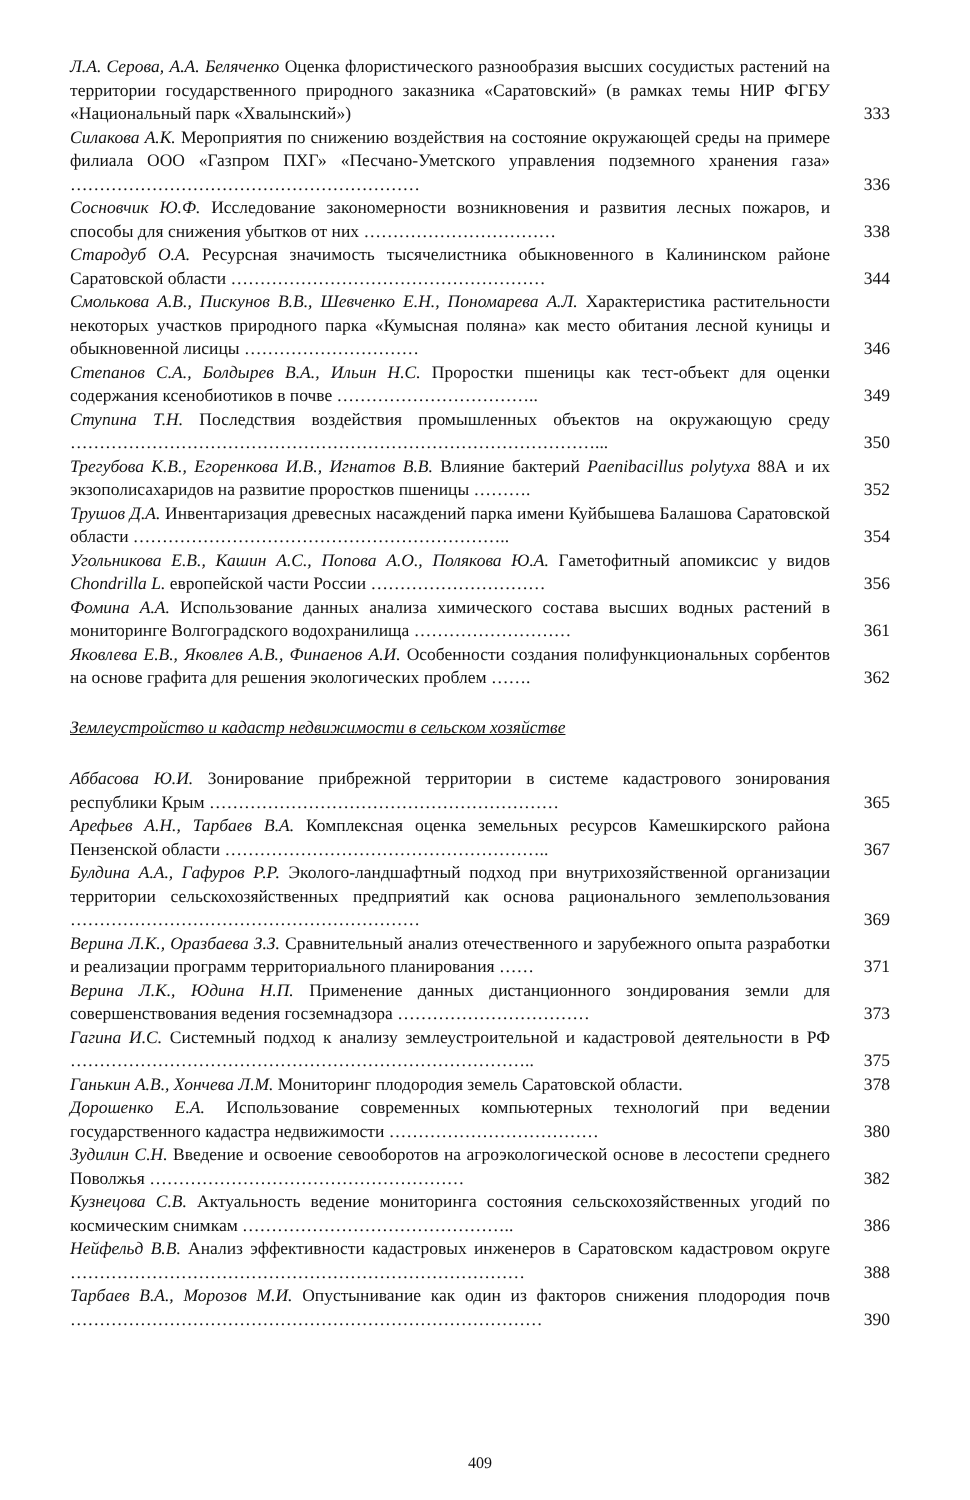Л.А. Серова, А.А. Беляченко Оценка флористического разнообразия высших сосудистых растений на территории государственного природного заказника «Саратовский» (в рамках темы НИР ФГБУ «Национальный парк «Хвалынский»)
333
Силакова А.К. Мероприятия по снижению воздействия на состояние окружающей среды на примере филиала ООО «Газпром ПХГ» «Песчано-Уметского управления подземного хранения газа» ……………………………………………………
336
Сосновчик Ю.Ф. Исследование закономерности возникновения и развития лесных пожаров, и способы для снижения убытков от них ……………………………
338
Стародуб О.А. Ресурсная значимость тысячелистника обыкновенного в Калининском районе Саратовской области ………………………………………………
344
Смолькова А.В., Пискунов В.В., Шевченко Е.Н., Пономарева А.Л. Характеристика растительности некоторых участков природного парка «Кумысная поляна» как место обитания лесной куницы и обыкновенной лисицы …………………………
346
Степанов С.А., Болдырев В.А., Ильин Н.С. Проростки пшеницы как тест-объект для оценки содержания ксенобиотиков в почве ……………………………..
349
Ступина Т.Н. Последствия воздействия промышленных объектов на окружающую среду ………………………………………………………………………………...
350
Трегубова К.В., Егоренкова И.В., Игнатов В.В. Влияние бактерий Paenibacillus polytyxa 88А и их экзополисахаридов на развитие проростков пшеницы ……….
352
Трушов Д.А. Инвентаризация древесных насаждений парка имени Куйбышева Балашова Саратовской области ………………………………………………………..
354
Угольникова Е.В., Кашин А.С., Попова А.О., Полякова Ю.А. Гаметофитный апомиксис у видов Chondrilla L. европейской части России …………………………
356
Фомина А.А. Использование данных анализа химического состава высших водных растений в мониторинге Волгоградского водохранилища ………………………
361
Яковлева Е.В., Яковлев А.В., Финаенов А.И. Особенности создания полифункциональных сорбентов на основе графита для решения экологических проблем …….
362
Землеустройство и кадастр недвижимости в сельском хозяйстве
Аббасова Ю.И. Зонирование прибрежной территории в системе кадастрового зонирования республики Крым ……………………………………………………
365
Арефьев А.Н., Тарбаев В.А. Комплексная оценка земельных ресурсов Камешкирского района Пензенской области ………………………………………………..
367
Булдина А.А., Гафуров Р.Р. Эколого-ландшафтный подход при внутрихозяйственной организации территории сельскохозяйственных предприятий как основа рационального землепользования ……………………………………………………
369
Верина Л.К., Оразбаева З.З. Сравнительный анализ отечественного и зарубежного опыта разработки и реализации программ территориального планирования ……
371
Верина Л.К., Юдина Н.П. Применение данных дистанционного зондирования земли для совершенствования ведения госземнадзора ……………………………
373
Гагина И.С. Системный подход к анализу землеустроительной и кадастровой деятельности в РФ ……………………………………………………………………..
375
Ганькин А.В., Хончева Л.М. Мониторинг плодородия земель Саратовской области.
378
Дорошенко Е.А. Использование современных компьютерных технологий при ведении государственного кадастра недвижимости ………………………………
380
Зудилин С.Н. Введение и освоение севооборотов на агроэкологической основе в лесостепи среднего Поволжья ………………………………………………
382
Кузнецова С.В. Актуальность ведение мониторинга состояния сельскохозяйственных угодий по космическим снимкам ………………………………………..
386
Нейфельд В.В. Анализ эффективности кадастровых инженеров в Саратовском кадастровом округе ……………………………………………………………………
388
Тарбаев В.А., Морозов М.И. Опустынивание как один из факторов снижения плодородия почв ………………………………………………………………………
390
409